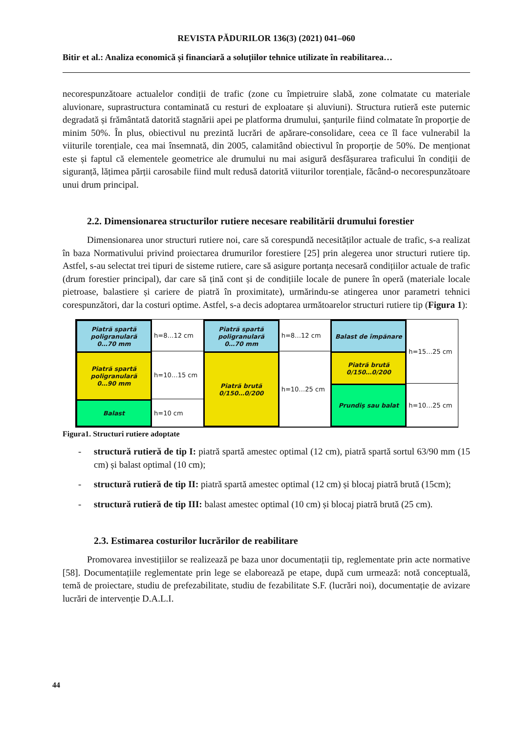REVISTA PĂDURILOR 136(3) (2021) 041–060
Bitir et al.: Analiza economică și financiară a soluțiilor tehnice utilizate în reabilitarea…
necorespunzătoare actualelor condiții de trafic (zone cu împietruire slabă, zone colmatate cu materiale aluvionare, suprastructura contaminată cu resturi de exploatare și aluviuni). Structura rutieră este puternic degradată și frământată datorită stagnării apei pe platforma drumului, șanțurile fiind colmatate în proporție de minim 50%. În plus, obiectivul nu prezintă lucrări de apărare-consolidare, ceea ce îl face vulnerabil la viiturile torențiale, cea mai însemnată, din 2005, calamitând obiectivul în proporție de 50%. De menționat este și faptul că elementele geometrice ale drumului nu mai asigură desfășurarea traficului în condiții de siguranță, lățimea părții carosabile fiind mult redusă datorită viiturilor torențiale, făcând-o necorespunzătoare unui drum principal.
2.2. Dimensionarea structurilor rutiere necesare reabilitării drumului forestier
Dimensionarea unor structuri rutiere noi, care să corespundă necesităților actuale de trafic, s-a realizat în baza Normativului privind proiectarea drumurilor forestiere [25] prin alegerea unor structuri rutiere tip. Astfel, s-au selectat trei tipuri de sisteme rutiere, care să asigure portanța necesară condițiilor actuale de trafic (drum forestier principal), dar care să țină cont și de condițiile locale de punere în operă (materiale locale pietroase, balastiere și cariere de piatră în proximitate), urmărindu-se atingerea unor parametri tehnici corespunzători, dar la costuri optime. Astfel, s-a decis adoptarea următoarelor structuri rutiere tip (Figura 1):
Piatră spartă
poligranulară
0…70 mm
Piatră spartă
poligranulară
0…90 mm
Balast
h=8…12 cm
h=10…15 cm
h=10 cm
Piatră spartă
poligranulară
0…70 mm
Piatră brută
0/150…0/200
h=8…12 cm
h=10…25 cm
Balast de împănare
Piatră brută
0/150…0/200
Prundiș sau balat
h=15…25 cm
h=10…25 cm
Figura1. Structuri rutiere adoptate
- structură rutieră de tip I: piatră spartă amestec optimal (12 cm), piatră spartă sortul 63/90 mm (15 cm) și balast optimal (10 cm);
- structură rutieră de tip II: piatră spartă amestec optimal (12 cm) și blocaj piatră brută (15cm);
- structură rutieră de tip III: balast amestec optimal (10 cm) și blocaj piatră brută (25 cm).
2.3. Estimarea costurilor lucrărilor de reabilitare
Promovarea investițiilor se realizează pe baza unor documentații tip, reglementate prin acte normative [58]. Documentațiile reglementate prin lege se elaborează pe etape, după cum urmează: notă conceptuală, temă de proiectare, studiu de prefezabilitate, studiu de fezabilitate S.F. (lucrări noi), documentație de avizare lucrări de intervenție D.A.L.I.
44